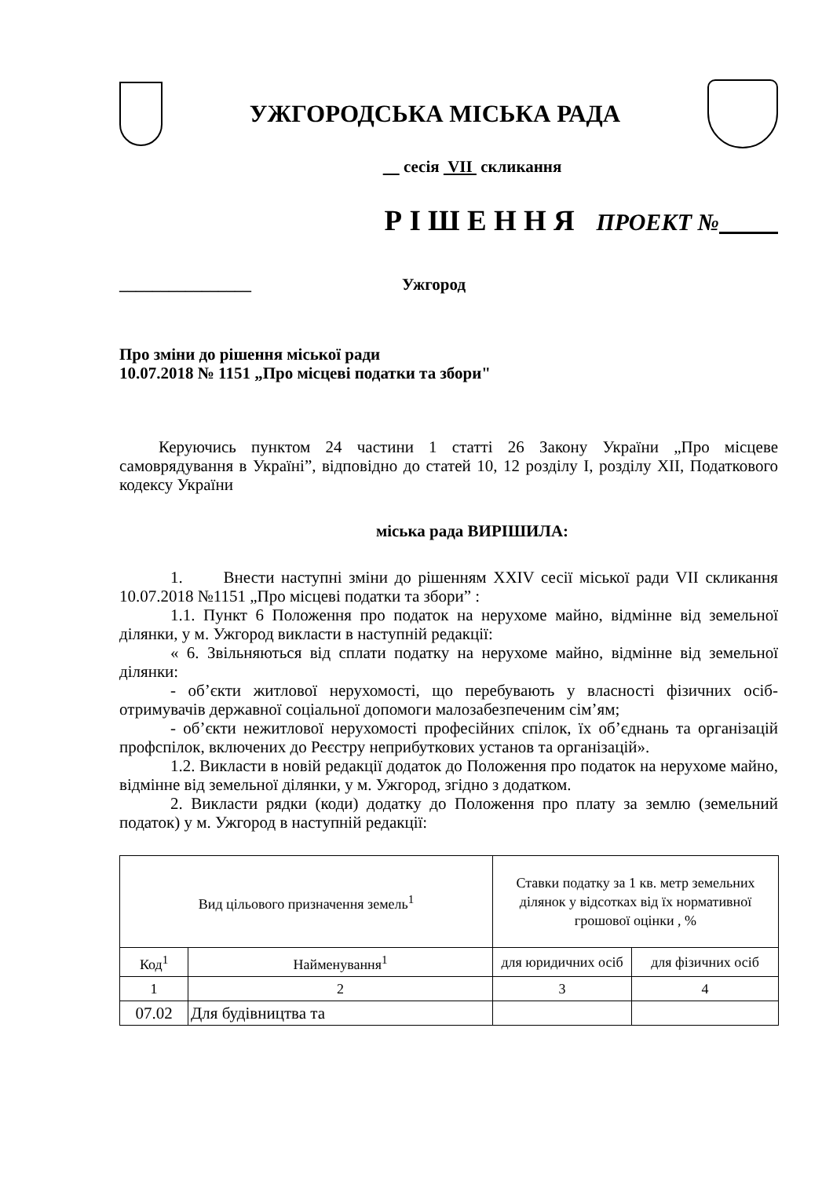УЖГОРОДСЬКА МІСЬКА РАДА
сесія VII скликання
Р І Ш Е Н Н Я ПРОЕКТ №
________________ Ужгород
Про зміни до рішення міської ради
10.07.2018 № 1151 „Про місцеві податки та збори"
Керуючись пунктом 24 частини 1 статті 26 Закону України „Про місцеве самоврядування в Україні”, відповідно до статей 10, 12 розділу I, розділу XII, Податкового кодексу України
міська рада ВИРІШИЛА:
1. Внести наступні зміни до рішенням XXIV сесії міської ради VII скликання 10.07.2018 №1151 „Про місцеві податки та збори” :
1.1. Пункт 6 Положення про податок на нерухоме майно, відмінне від земельної ділянки, у м. Ужгород викласти в наступній редакції:
« 6. Звільняються від сплати податку на нерухоме майно, відмінне від земельної ділянки:
- об’єкти житлової нерухомості, що перебувають у власності фізичних осіб-отримувачів державної соціальної допомоги малозабезпеченим сім’ям;
- об’єкти нежитлової нерухомості професійних спілок, їх об’єднань та організацій профспілок, включених до Реєстру неприбуткових установ та організацій».
1.2. Викласти в новій редакції додаток до Положення про податок на нерухоме майно, відмінне від земельної ділянки, у м. Ужгород, згідно з додатком.
2. Викласти рядки (коди) додатку до Положення про плату за землю (земельний податок) у м. Ужгород в наступній редакції:
| Вид цільового призначення земель<sup>1</sup> | | Ставки податку за 1 кв. метр земельних ділянок у відсотках від їх нормативної грошової оцінки , % | |
| --- | --- | --- | --- |
| Код<sup>1</sup> | Найменування<sup>1</sup> | для юридичних осіб | для фізичних осіб |
| 1 | 2 | 3 | 4 |
| 07.02 | Для будівництва та | | |